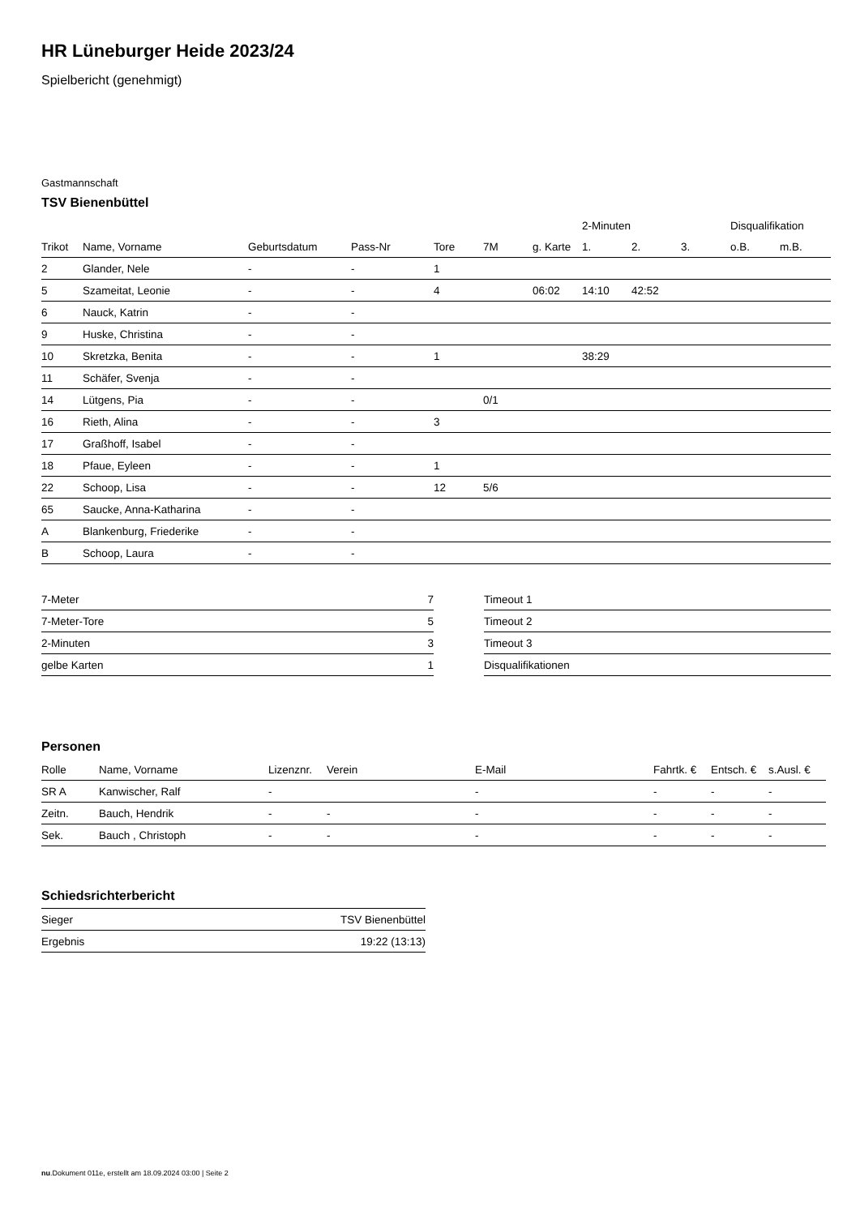HR Lüneburger Heide 2023/24
Spielbericht (genehmigt)
Gastmannschaft
TSV Bienenbüttel
| | | | | | | | 2-Minuten | | | Disqualifikation | |
| --- | --- | --- | --- | --- | --- | --- | --- | --- | --- | --- | --- |
| Trikot | Name, Vorname | Geburtsdatum | Pass-Nr | Tore | 7M | g. Karte | 1. | 2. | 3. | o.B. | m.B. |
| 2 | Glander, Nele | - | - | 1 | | | | | | | |
| 5 | Szameitat, Leonie | - | - | 4 | | 06:02 | 14:10 | 42:52 | | | |
| 6 | Nauck, Katrin | - | - | | | | | | | | |
| 9 | Huske, Christina | - | - | | | | | | | | |
| 10 | Skretzka, Benita | - | - | 1 | | | 38:29 | | | | |
| 11 | Schäfer, Svenja | - | - | | | | | | | | |
| 14 | Lütgens, Pia | - | - | | 0/1 | | | | | | |
| 16 | Rieth, Alina | - | - | 3 | | | | | | | |
| 17 | Graßhoff, Isabel | - | - | | | | | | | | |
| 18 | Pfaue, Eyleen | - | - | 1 | | | | | | | |
| 22 | Schoop, Lisa | - | - | 12 | 5/6 | | | | | | |
| 65 | Saucke, Anna-Katharina | - | - | | | | | | | | |
| A | Blankenburg, Friederike | - | - | | | | | | | | |
| B | Schoop, Laura | - | - | | | | | | | | |
| 7-Meter | 7 |
| 7-Meter-Tore | 5 |
| 2-Minuten | 3 |
| gelbe Karten | 1 |
| Timeout 1 |
| Timeout 2 |
| Timeout 3 |
| Disqualifikationen |
Personen
| Rolle | Name, Vorname | Lizenznr. | Verein | E-Mail | Fahrtk. € | Entsch. € | s.Ausl. € |
| --- | --- | --- | --- | --- | --- | --- | --- |
| SR A | Kanwischer, Ralf | - | | - | - | - | - |
| Zeitn. | Bauch, Hendrik | - | - | - | - | - | - |
| Sek. | Bauch , Christoph | - | - | - | - | - | - |
Schiedsrichterbericht
| Sieger | TSV Bienenbüttel |
| Ergebnis | 19:22 (13:13) |
nu.Dokument 011e, erstellt am 18.09.2024 03:00 | Seite 2